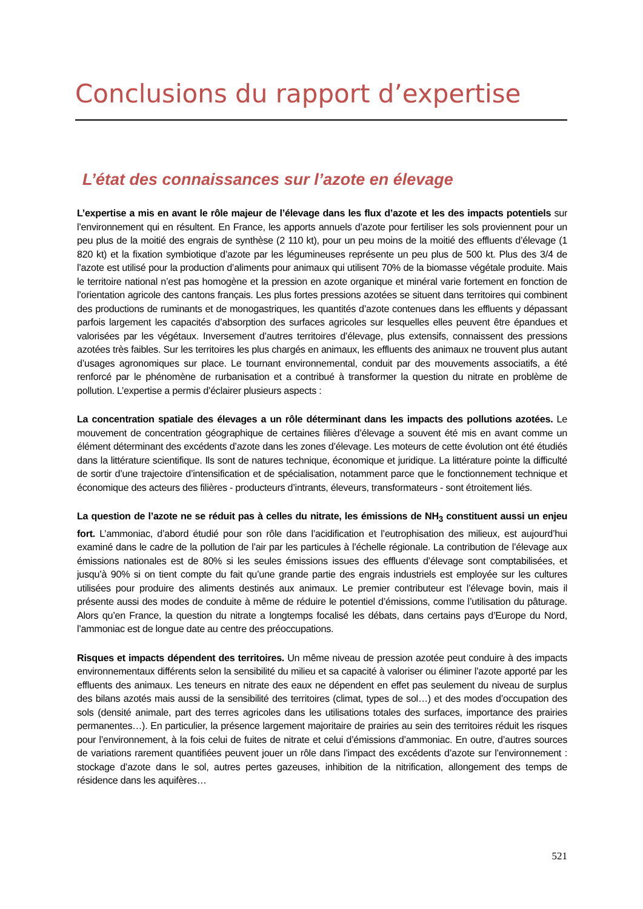Conclusions du rapport d’expertise
L’état des connaissances sur l’azote en élevage
L’expertise a mis en avant le rôle majeur de l’élevage dans les flux d’azote et les des impacts potentiels sur l’environnement qui en résultent. En France, les apports annuels d’azote pour fertiliser les sols proviennent pour un peu plus de la moitié des engrais de synthèse (2 110 kt), pour un peu moins de la moitié des effluents d’élevage (1 820 kt) et la fixation symbiotique d’azote par les légumineuses représente un peu plus de 500 kt. Plus des 3/4 de l’azote est utilisé pour la production d’aliments pour animaux qui utilisent 70% de la biomasse végétale produite. Mais le territoire national n’est pas homogène et la pression en azote organique et minéral varie fortement en fonction de l’orientation agricole des cantons français. Les plus fortes pressions azotées se situent dans territoires qui combinent des productions de ruminants et de monogastriques, les quantités d’azote contenues dans les effluents y dépassant parfois largement les capacités d’absorption des surfaces agricoles sur lesquelles elles peuvent être épandues et valorisées par les végétaux. Inversement d’autres territoires d’élevage, plus extensifs, connaissent des pressions azotées très faibles. Sur les territoires les plus chargés en animaux, les effluents des animaux ne trouvent plus autant d’usages agronomiques sur place. Le tournant environnemental, conduit par des mouvements associatifs, a été renforcé par le phénomène de rurbanisation et a contribué à transformer la question du nitrate en problème de pollution. L’expertise a permis d’éclairer plusieurs aspects :
La concentration spatiale des élevages a un rôle déterminant dans les impacts des pollutions azotées. Le mouvement de concentration géographique de certaines filières d’élevage a souvent été mis en avant comme un élément déterminant des excédents d’azote dans les zones d’élevage. Les moteurs de cette évolution ont été étudiés dans la littérature scientifique. Ils sont de natures technique, économique et juridique. La littérature pointe la difficulté de sortir d’une trajectoire d’intensification et de spécialisation, notamment parce que le fonctionnement technique et économique des acteurs des filières - producteurs d’intrants, éleveurs, transformateurs - sont étroitement liés.
La question de l’azote ne se réduit pas à celles du nitrate, les émissions de NH<sub>3</sub> constituent aussi un enjeu fort. L’ammoniac, d’abord étudié pour son rôle dans l’acidification et l’eutrophisation des milieux, est aujourd’hui examiné dans le cadre de la pollution de l’air par les particules à l’échelle régionale. La contribution de l’élevage aux émissions nationales est de 80% si les seules émissions issues des effluents d’élevage sont comptabilisées, et jusqu’à 90% si on tient compte du fait qu’une grande partie des engrais industriels est employée sur les cultures utilisées pour produire des aliments destinés aux animaux. Le premier contributeur est l’élevage bovin, mais il présente aussi des modes de conduite à même de réduire le potentiel d’émissions, comme l’utilisation du pâturage. Alors qu’en France, la question du nitrate a longtemps focalisé les débats, dans certains pays d’Europe du Nord, l’ammoniac est de longue date au centre des préoccupations.
Risques et impacts dépendent des territoires. Un même niveau de pression azotée peut conduire à des impacts environnementaux différents selon la sensibilité du milieu et sa capacité à valoriser ou éliminer l’azote apporté par les effluents des animaux. Les teneurs en nitrate des eaux ne dépendent en effet pas seulement du niveau de surplus des bilans azotés mais aussi de la sensibilité des territoires (climat, types de sol…) et des modes d’occupation des sols (densité animale, part des terres agricoles dans les utilisations totales des surfaces, importance des prairies permanentes…). En particulier, la présence largement majoritaire de prairies au sein des territoires réduit les risques pour l’environnement, à la fois celui de fuites de nitrate et celui d’émissions d’ammoniac. En outre, d’autres sources de variations rarement quantifiées peuvent jouer un rôle dans l’impact des excédents d’azote sur l’environnement : stockage d’azote dans le sol, autres pertes gazeuses, inhibition de la nitrification, allongement des temps de résidence dans les aquifères…
521